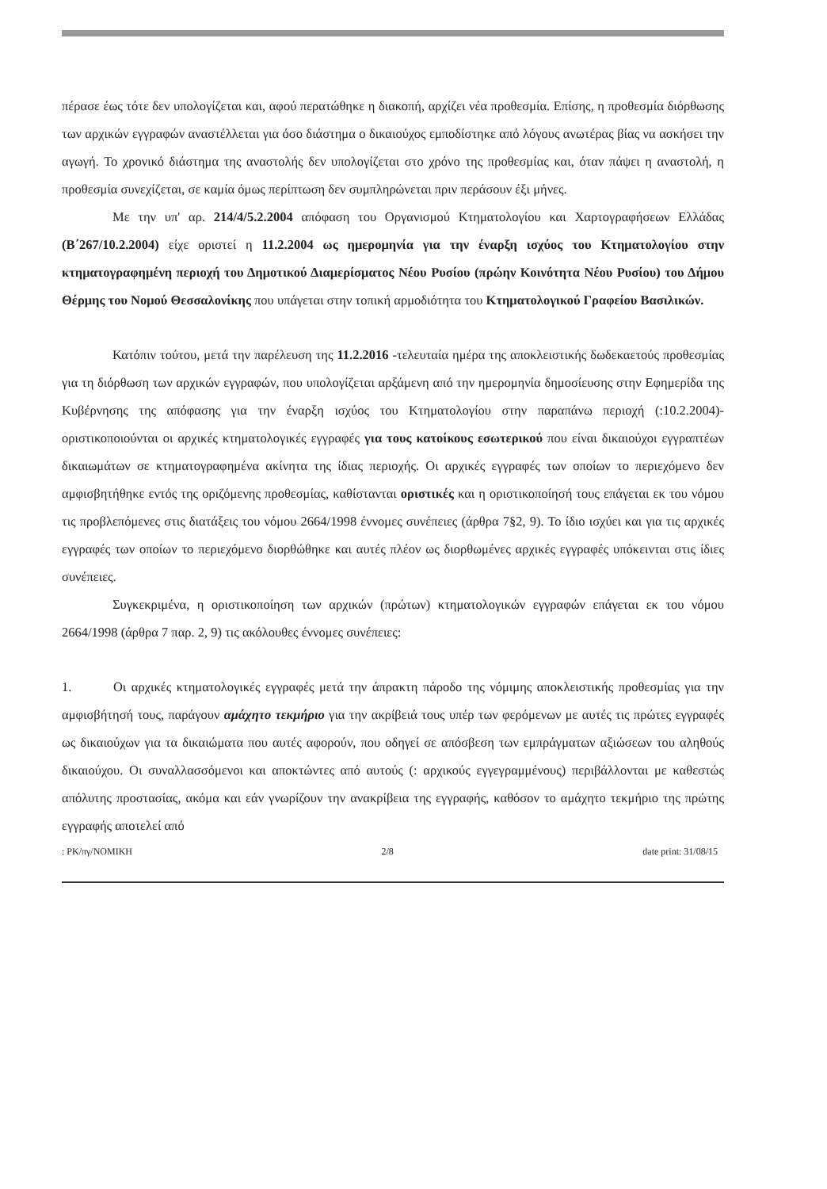πέρασε έως τότε δεν υπολογίζεται και, αφού περατώθηκε η διακοπή, αρχίζει νέα προθεσμία. Επίσης, η προθεσμία διόρθωσης των αρχικών εγγραφών αναστέλλεται για όσο διάστημα ο δικαιούχος εμποδίστηκε από λόγους ανωτέρας βίας να ασκήσει την αγωγή. Το χρονικό διάστημα της αναστολής δεν υπολογίζεται στο χρόνο της προθεσμίας και, όταν πάψει η αναστολή, η προθεσμία συνεχίζεται, σε καμία όμως περίπτωση δεν συμπληρώνεται πριν περάσουν έξι μήνες.
Με την υπ' αρ. 214/4/5.2.2004 απόφαση του Οργανισμού Κτηματολογίου και Χαρτογραφήσεων Ελλάδας (Β΄267/10.2.2004) είχε οριστεί η 11.2.2004 ως ημερομηνία για την έναρξη ισχύος του Κτηματολογίου στην κτηματογραφημένη περιοχή του Δημοτικού Διαμερίσματος Νέου Ρυσίου (πρώην Κοινότητα Νέου Ρυσίου) του Δήμου Θέρμης του Νομού Θεσσαλονίκης που υπάγεται στην τοπική αρμοδιότητα του Κτηματολογικού Γραφείου Βασιλικών.
Κατόπιν τούτου, μετά την παρέλευση της 11.2.2016 -τελευταία ημέρα της αποκλειστικής δωδεκαετούς προθεσμίας για τη διόρθωση των αρχικών εγγραφών, που υπολογίζεται αρξάμενη από την ημερομηνία δημοσίευσης στην Εφημερίδα της Κυβέρνησης της απόφασης για την έναρξη ισχύος του Κτηματολογίου στην παραπάνω περιοχή (:10.2.2004)- οριστικοποιούνται οι αρχικές κτηματολογικές εγγραφές για τους κατοίκους εσωτερικού που είναι δικαιούχοι εγγραπτέων δικαιωμάτων σε κτηματογραφημένα ακίνητα της ίδιας περιοχής. Οι αρχικές εγγραφές των οποίων το περιεχόμενο δεν αμφισβητήθηκε εντός της οριζόμενης προθεσμίας, καθίστανται οριστικές και η οριστικοποίησή τους επάγεται εκ του νόμου τις προβλεπόμενες στις διατάξεις του νόμου 2664/1998 έννομες συνέπειες (άρθρα 7§2, 9). Το ίδιο ισχύει και για τις αρχικές εγγραφές των οποίων το περιεχόμενο διορθώθηκε και αυτές πλέον ως διορθωμένες αρχικές εγγραφές υπόκεινται στις ίδιες συνέπειες.
Συγκεκριμένα, η οριστικοποίηση των αρχικών (πρώτων) κτηματολογικών εγγραφών επάγεται εκ του νόμου 2664/1998 (άρθρα 7 παρ. 2, 9) τις ακόλουθες έννομες συνέπειες:
1. Οι αρχικές κτηματολογικές εγγραφές μετά την άπρακτη πάροδο της νόμιμης αποκλειστικής προθεσμίας για την αμφισβήτησή τους, παράγουν αμάχητο τεκμήριο για την ακρίβειά τους υπέρ των φερόμενων με αυτές τις πρώτες εγγραφές ως δικαιούχων για τα δικαιώματα που αυτές αφορούν, που οδηγεί σε απόσβεση των εμπράγματων αξιώσεων του αληθούς δικαιούχου. Οι συναλλασσόμενοι και αποκτώντες από αυτούς (: αρχικούς εγγεγραμμένους) περιβάλλονται με καθεστώς απόλυτης προστασίας, ακόμα και εάν γνωρίζουν την ανακρίβεια της εγγραφής, καθόσον το αμάχητο τεκμήριο της πρώτης εγγραφής αποτελεί από
: PK/πγ/NOMIKH 2/8 date print: 31/08/15